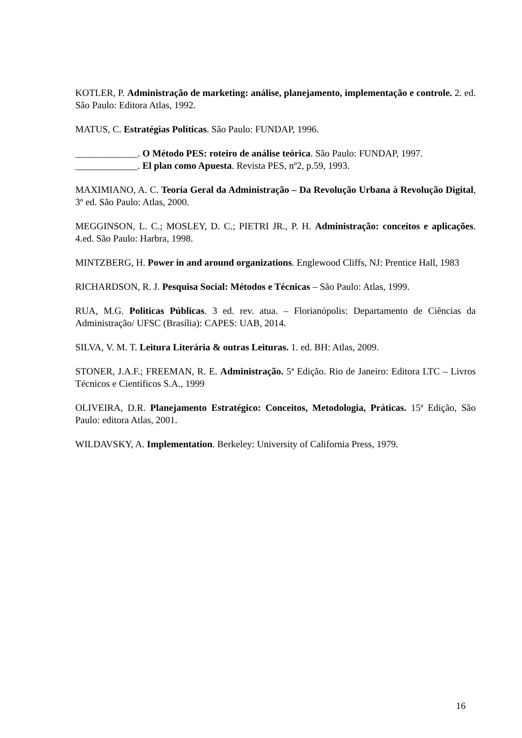KOTLER, P. Administração de marketing: análise, planejamento, implementação e controle. 2. ed. São Paulo: Editora Atlas, 1992.
MATUS, C. Estratégias Políticas. São Paulo: FUNDAP, 1996.
_____________. O Método PES: roteiro de análise teórica. São Paulo: FUNDAP, 1997.
_____________. El plan como Apuesta. Revista PES, nº2, p.59, 1993.
MAXIMIANO, A. C. Teoria Geral da Administração – Da Revolução Urbana à Revolução Digital, 3º ed. São Paulo: Atlas, 2000.
MEGGINSON, L. C.; MOSLEY, D. C.; PIETRI JR., P. H. Administração: conceitos e aplicações. 4.ed. São Paulo: Harbra, 1998.
MINTZBERG, H. Power in and around organizations. Englewood Cliffs, NJ: Prentice Hall, 1983
RICHARDSON, R. J. Pesquisa Social: Métodos e Técnicas – São Paulo: Atlas, 1999.
RUA, M.G. Politicas Públicas. 3 ed. rev. atua. – Florianópolis: Departamento de Ciências da Administração/ UFSC (Brasília): CAPES: UAB, 2014.
SILVA, V. M. T. Leitura Literária & outras Leituras. 1. ed. BH: Atlas, 2009.
STONER, J.A.F.; FREEMAN, R. E. Administração. 5ª Edição. Rio de Janeiro: Editora LTC – Livros Técnicos e Científicos S.A., 1999
OLIVEIRA, D.R. Planejamento Estratégico: Conceitos, Metodologia, Práticas. 15ª Edição, São Paulo: editora Atlas, 2001.
WILDAVSKY, A. Implementation. Berkeley: University of California Press, 1979.
16